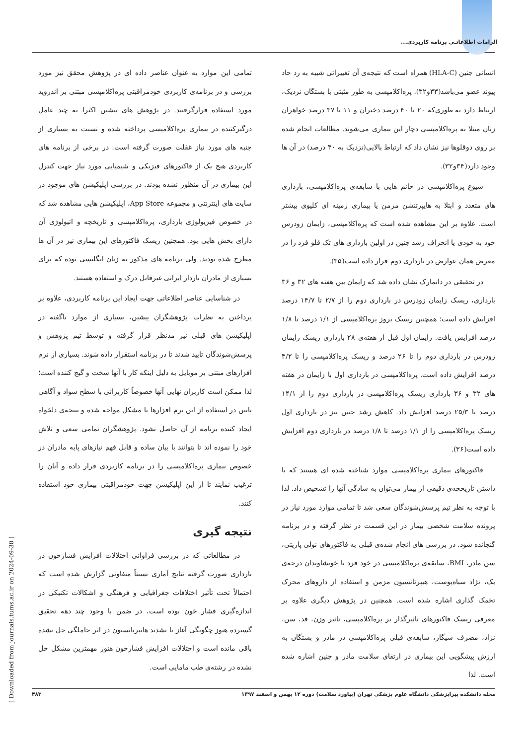الزامات اطلاعاتـی برنامه کاربردی...
انسانی جنین (HLA-C) همراه است که نتیجه‌ی آن تغییراتی شبیه به رد حاد پیوند عضو می‌باشد(۳۳و۳۲). پره‌اکلامپسی به طور مثبتی با بستگان نزدیک، ارتباط دارد به طوری‌که ۲۰ تا ۴۰ درصد دختران و ۱۱ تا ۳۷ درصد خواهران زنان مبتلا به پره‌اکلامپسی دچار این بیماری می‌شوند. مطالعات انجام شده بر روی دوقلوها نیز نشان داد که ارتباط بالایی(نزدیک به ۴۰ درصد) در آن ها وجود دارد(۳۴و۳۲).
شیوع پره‌اکلامپسی در خانم هایی با سابقه‌ی پره‌اکلامپسی، بارداری های متعدد و ابتلا به هایپرتنشن مزمن یا بیماری زمینه ای کلیوی بیشتر است. علاوه بر این مشاهده شده است که پره‌اکلامپسی، زایمان زودرس خود به خودی یا انحراف رشد جنین در اولین بارداری های تک قلو فرد را در معرض همان عوارض در بارداری دوم قرار داده است(۳۵).
در تحقیقی در دانمارک نشان داده شد که زایمان بین هفته های ۳۲ و ۳۶ بارداری، ریسک زایمان زودرس در بارداری دوم را از ۲/۷ تا ۱۴/۷ درصد افزایش داده است؛ همچنین ریسک بروز پره‌اکلامپسی از ۱/۱ درصد تا ۱/۸ درصد افزایش یافت. زایمان اول قبل از هفته‌ی ۲۸ بارداری ریسک زایمان زودرس در بارداری دوم را تا ۲۶ درصد و ریسک پره‌اکلامپسی را تا ۳/۲ درصد افزایش داده است. پره‌اکلامپسی در بارداری اول با زایمان در هفته های ۳۲ و ۳۶ بارداری ریسک پره‌اکلامپسی در بارداری دوم را از ۱۴/۱ درصد تا ۲۵/۳ درصد افزایش داد. کاهش رشد جنین نیز در بارداری اول ریسک پره‌اکلامپسی را از ۱/۱ درصد تا ۱/۸ درصد در بارداری دوم افزایش داده است(۳۶).
فاکتورهای بیماری پره‌اکلامپسی موارد شناخته شده ای هستند که با داشتن تاریخچه‌ی دقیقی از بیمار می‌توان به سادگی آنها را تشخیص داد. لذا با توجه به نظر تیم پرسش‌شوندگان سعی شد تا تمامی موارد مورد نیاز در پرونده سلامت شخصی بیمار در این قسمت در نظر گرفته و در برنامه گنجانده شود. در بررسی های انجام شده‌ی قبلی به فاکتورهای نولی پاریتی، سن مادر، BMI، سابقه‌ی پره‌اکلامپسی در خود فرد یا خویشاوندان درجه‌ی یک، نژاد سیاه‌پوست، هیپرتانسیون مزمن و استفاده از داروهای محرک تخمک گذاری اشاره شده است. همچنین در پژوهش دیگری علاوه بر معرفی ریسک فاکتورهای تاثیرگذار بر پره‌اکلامپسی، تاثیر وزن، قد، سن، نژاد، مصرف سیگار، سابقه‌ی قبلی پره‌اکلامپسی در مادر و بستگان به ارزش پیشگویی این بیماری در ارتقای سلامت مادر و جنین اشاره شده است. لذا
تمامی این موارد به عنوان عناصر داده ای در پژوهش محقق نیز مورد بررسی و در برنامه‌ی کاربردی خودمراقبتی پره‌اکلامپسی مبتنی بر اندروید مورد استفاده قرارگرفتند. در پژوهش های پیشین اکثرا به چند عامل درگیرکننده در بیماری پره‌اکلامپسی پرداخته شده و نسبت به بسیاری از جنبه های مورد نیاز غفلت صورت گرفته است. در برخی از برنامه های کاربردی هیچ یک از فاکتورهای فیزیکی و شیمیایی مورد نیاز جهت کنترل این بیماری در آن منظور نشده بودند. در بررسی اپلیکیشن های موجود در سایت های اینترنتی و مجموعه App Store، اپلیکیشن هایی مشاهده شد که در خصوص فیزیولوژی بارداری، پره‌اکلامپسی و تاریخچه و اتیولوژی آن دارای بخش هایی بود. همچنین ریسک فاکتورهای این بیماری نیز در آن ها مطرح شده بودند. ولی برنامه های مذکور به زبان انگلیسی بوده که برای بسیاری از مادران باردار ایرانی غیرقابل درک و استفاده هستند.
در شناسایی عناصر اطلاعاتی جهت ایجاد این برنامه کاربردی، علاوه بر پرداختن به نظرات پژوهشگران پیشین، بسیاری از موارد ناگفته در اپلیکیشن های قبلی نیز مدنظر قرار گرفته و توسط تیم پژوهش و پرسش‌شوندگان تایید شدند تا در برنامه استقرار داده شوند. بسیاری از نرم افزارهای مبتنی بر موبایل به دلیل اینکه کار با آنها سخت و گیج کننده است؛ لذا ممکن است کاربران نهایی آنها خصوصاً کاربرانی با سطح سواد و آگاهی پایین در استفاده از این نرم افزارها با مشکل مواجه شده و نتیجه‌ی دلخواه ایجاد کننده برنامه از آن حاصل نشود. پژوهشگران تمامی سعی و تلاش خود را نموده اند تا بتوانند با بیان ساده و قابل فهم نیازهای پایه مادران در خصوص بیماری پره‌اکلامپسی را در برنامه کاربردی قرار داده و آنان را ترغیب نمایند تا از این اپلیکیشن جهت خودمراقبتی بیماری خود استفاده کنند.
نتیجه گیری
در مطالعاتی که در بررسی فراوانی اختلالات افزایش فشارخون در بارداری صورت گرفته نتایج آماری نسبتاً متفاوتی گزارش شده است که احتمالاً تحت تأثیر اختلافات جغرافیایی و فرهنگی و اشکالات تکنیکی در اندازه‌گیری فشار خون بوده است، در ضمن با وجود چند دهه تحقیق گسترده هنوز چگونگی آغاز یا تشدید هایپرتانسیون در اثر حاملگی حل نشده باقی مانده است و اختلالات افزایش فشارخون هنوز مهمترین مشکل حل نشده در رشته‌ی طب مامایی است.
مجله دانشکده پیراپزشکی دانشگاه علوم پزشکی تهران (پیاورد سلامت) دوره ۱۲ بهمن و اسفند ۱۳۹۷ ۴۸۳
[ Downloaded from journals.tums.ac.ir on 2024-09-30 ]